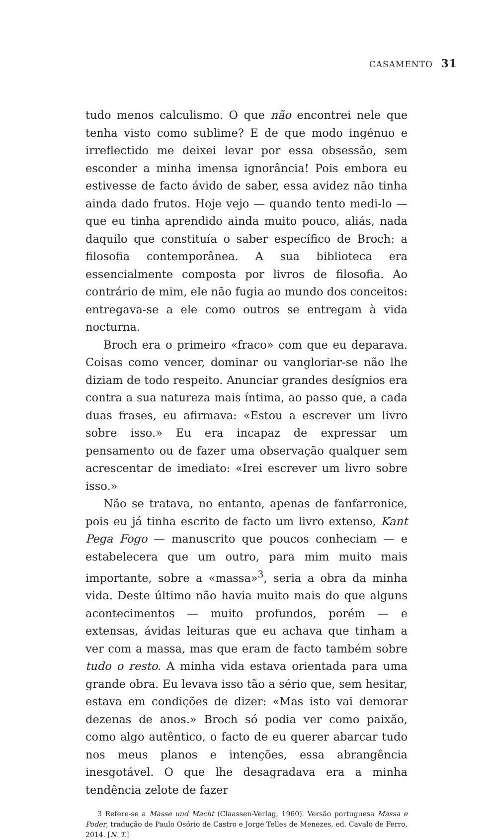CASAMENTO 31
tudo menos calculismo. O que não encontrei nele que tenha visto como sublime? E de que modo ingénuo e irreflectido me deixei levar por essa obsessão, sem esconder a minha imensa ignorância! Pois embora eu estivesse de facto ávido de saber, essa avidez não tinha ainda dado frutos. Hoje vejo — quando tento medi-lo — que eu tinha aprendido ainda muito pouco, aliás, nada daquilo que constituía o saber específico de Broch: a filosofia contemporânea. A sua biblioteca era essencialmente composta por livros de filosofia. Ao contrário de mim, ele não fugia ao mundo dos conceitos: entregava-se a ele como outros se entregam à vida nocturna.
Broch era o primeiro «fraco» com que eu deparava. Coisas como vencer, dominar ou vangloriar-se não lhe diziam de todo respeito. Anunciar grandes desígnios era contra a sua natureza mais íntima, ao passo que, a cada duas frases, eu afirmava: «Estou a escrever um livro sobre isso.» Eu era incapaz de expressar um pensamento ou de fazer uma observação qualquer sem acrescentar de imediato: «Irei escrever um livro sobre isso.»
Não se tratava, no entanto, apenas de fanfarronice, pois eu já tinha escrito de facto um livro extenso, Kant Pega Fogo — manuscrito que poucos conheciam — e estabelecera que um outro, para mim muito mais importante, sobre a «massa»<sup>3</sup>, seria a obra da minha vida. Deste último não havia muito mais do que alguns acontecimentos — muito profundos, porém — e extensas, ávidas leituras que eu achava que tinham a ver com a massa, mas que eram de facto também sobre tudo o resto. A minha vida estava orientada para uma grande obra. Eu levava isso tão a sério que, sem hesitar, estava em condições de dizer: «Mas isto vai demorar dezenas de anos.» Broch só podia ver como paixão, como algo autêntico, o facto de eu querer abarcar tudo nos meus planos e intenções, essa abrangência inesgotável. O que lhe desagradava era a minha tendência zelote de fazer
3 Refere-se a Masse und Macht (Claassen-Verlag, 1960). Versão portuguesa Massa e Poder, tradução de Paulo Osório de Castro e Jorge Telles de Menezes, ed. Cavalo de Ferro, 2014. [N. T.]